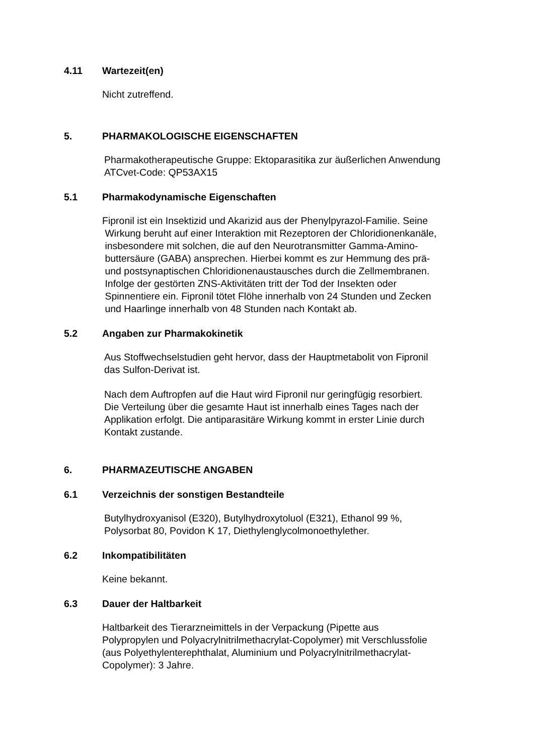4.11 Wartezeit(en)
Nicht zutreffend.
5. PHARMAKOLOGISCHE EIGENSCHAFTEN
Pharmakotherapeutische Gruppe: Ektoparasitika zur äußerlichen Anwendung
ATCvet-Code: QP53AX15
5.1 Pharmakodynamische Eigenschaften
Fipronil ist ein Insektizid und Akarizid aus der Phenylpyrazol-Familie. Seine
Wirkung beruht auf einer Interaktion mit Rezeptoren der Chloridionenkanäle,
insbesondere mit solchen, die auf den Neurotransmitter Gamma-Amino-
buttersäure (GABA) ansprechen. Hierbei kommt es zur Hemmung des prä-
und postsynaptischen Chloridionenaustausches durch die Zellmembranen.
Infolge der gestörten ZNS-Aktivitäten tritt der Tod der Insekten oder
Spinnentiere ein. Fipronil tötet Flöhe innerhalb von 24 Stunden und Zecken
und Haarlinge innerhalb von 48 Stunden nach Kontakt ab.
5.2 Angaben zur Pharmakokinetik
Aus Stoffwechselstudien geht hervor, dass der Hauptmetabolit von Fipronil
das Sulfon-Derivat ist.
Nach dem Auftropfen auf die Haut wird Fipronil nur geringfügig resorbiert.
Die Verteilung über die gesamte Haut ist innerhalb eines Tages nach der
Applikation erfolgt. Die antiparasitäre Wirkung kommt in erster Linie durch
Kontakt zustande.
6. PHARMAZEUTISCHE ANGABEN
6.1 Verzeichnis der sonstigen Bestandteile
Butylhydroxyanisol (E320), Butylhydroxytoluol (E321), Ethanol 99 %,
Polysorbat 80, Povidon K 17, Diethylenglycolmonoethylether.
6.2 Inkompatibilitäten
Keine bekannt.
6.3 Dauer der Haltbarkeit
Haltbarkeit des Tierarzneimittels in der Verpackung (Pipette aus
Polypropylen und Polyacrylnitrilmethacrylat-Copolymer) mit Verschlussfolie
(aus Polyethylenterephthalat, Aluminium und Polyacrylnitrilmethacrylat-
Copolymer): 3 Jahre.